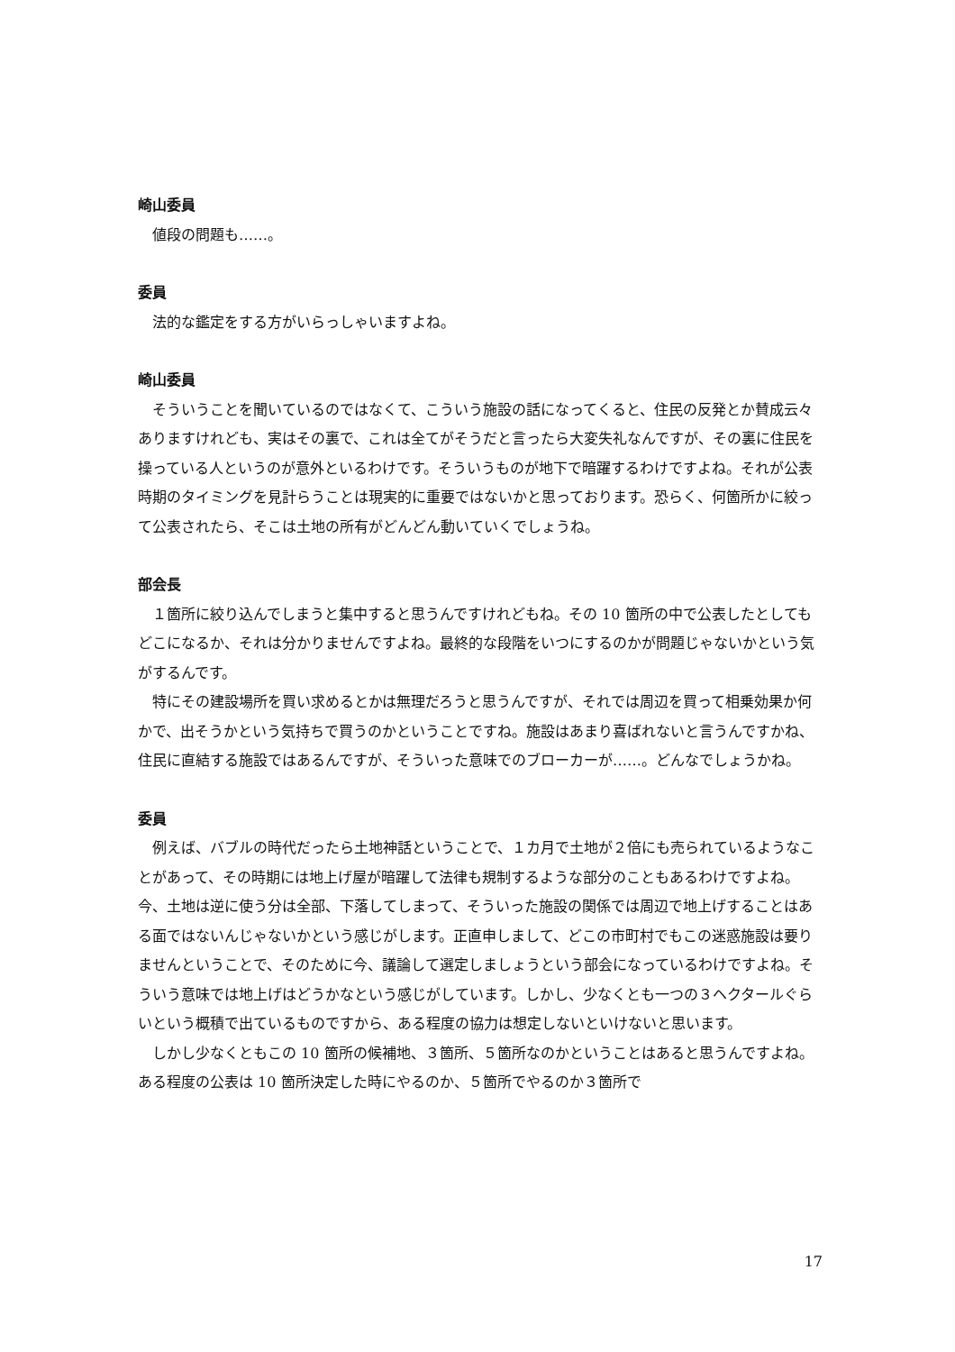崎山委員
値段の問題も……。
委員
法的な鑑定をする方がいらっしゃいますよね。
崎山委員
そういうことを聞いているのではなくて、こういう施設の話になってくると、住民の反発とか賛成云々ありますけれども、実はその裏で、これは全てがそうだと言ったら大変失礼なんですが、その裏に住民を操っている人というのが意外といるわけです。そういうものが地下で暗躍するわけですよね。それが公表時期のタイミングを見計らうことは現実的に重要ではないかと思っております。恐らく、何箇所かに絞って公表されたら、そこは土地の所有がどんどん動いていくでしょうね。
部会長
１箇所に絞り込んでしまうと集中すると思うんですけれどもね。その 10 箇所の中で公表したとしてもどこになるか、それは分かりませんですよね。最終的な段階をいつにするのかが問題じゃないかという気がするんです。
特にその建設場所を買い求めるとかは無理だろうと思うんですが、それでは周辺を買って相乗効果か何かで、出そうかという気持ちで買うのかということですね。施設はあまり喜ばれないと言うんですかね、住民に直結する施設ではあるんですが、そういった意味でのブローカーが……。どんなでしょうかね。
委員
例えば、バブルの時代だったら土地神話ということで、１カ月で土地が２倍にも売られているようなことがあって、その時期には地上げ屋が暗躍して法律も規制するような部分のこともあるわけですよね。今、土地は逆に使う分は全部、下落してしまって、そういった施設の関係では周辺で地上げすることはある面ではないんじゃないかという感じがします。正直申しまして、どこの市町村でもこの迷惑施設は要りませんということで、そのために今、議論して選定しましょうという部会になっているわけですよね。そういう意味では地上げはどうかなという感じがしています。しかし、少なくとも一つの３ヘクタールぐらいという概積で出ているものですから、ある程度の協力は想定しないといけないと思います。
しかし少なくともこの 10 箇所の候補地、３箇所、５箇所なのかということはあると思うんですよね。ある程度の公表は 10 箇所決定した時にやるのか、５箇所でやるのか３箇所で
17